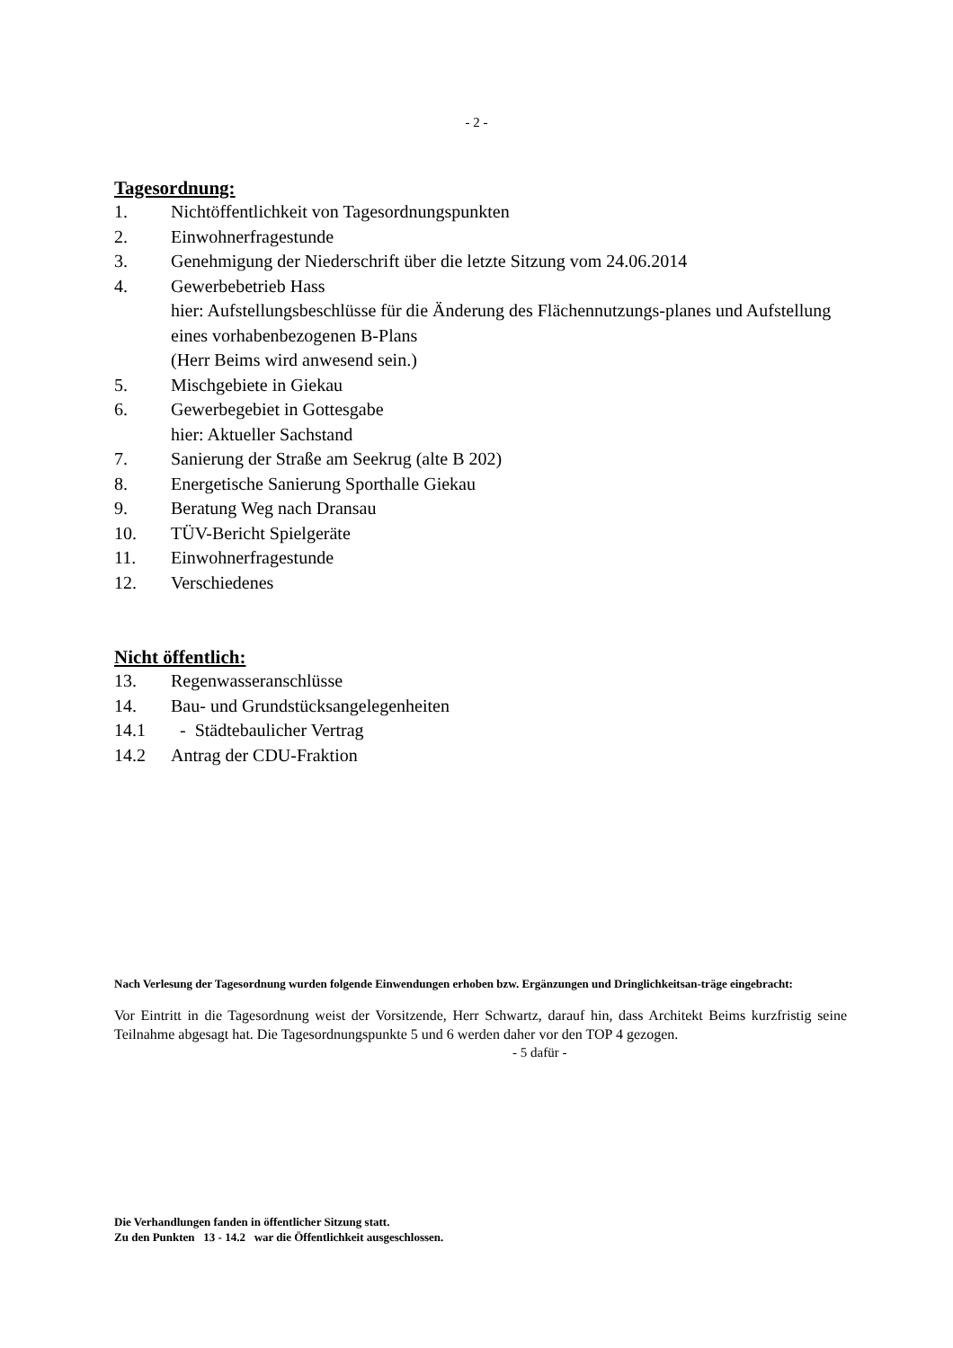- 2 -
Tagesordnung:
1. Nichtöffentlichkeit von Tagesordnungspunkten
2. Einwohnerfragestunde
3. Genehmigung der Niederschrift über die letzte Sitzung vom 24.06.2014
4. Gewerbebetrieb Hass
hier: Aufstellungsbeschlüsse für die Änderung des Flächennutzungs-planes und Aufstellung eines vorhabenbezogenen B-Plans
(Herr Beims wird anwesend sein.)
5. Mischgebiete in Giekau
6. Gewerbegebiet in Gottesgabe
hier: Aktueller Sachstand
7. Sanierung der Straße am Seekrug (alte B 202)
8. Energetische Sanierung Sporthalle Giekau
9. Beratung Weg nach Dransau
10. TÜV-Bericht Spielgeräte
11. Einwohnerfragestunde
12. Verschiedenes
Nicht öffentlich:
13. Regenwasseranschlüsse
14. Bau- und Grundstücksangelegenheiten
14.1 - Städtebaulicher Vertrag
14.2 Antrag der CDU-Fraktion
Nach Verlesung der Tagesordnung wurden folgende Einwendungen erhoben bzw. Ergänzungen und Dringlichkeitsan-träge eingebracht:
Vor Eintritt in die Tagesordnung weist der Vorsitzende, Herr Schwartz, darauf hin, dass Architekt Beims kurzfristig seine Teilnahme abgesagt hat. Die Tagesordnungspunkte 5 und 6 werden daher vor den TOP 4 gezogen.
- 5 dafür -
Die Verhandlungen fanden in öffentlicher Sitzung statt.
Zu den Punkten 13 - 14.2 war die Öffentlichkeit ausgeschlossen.